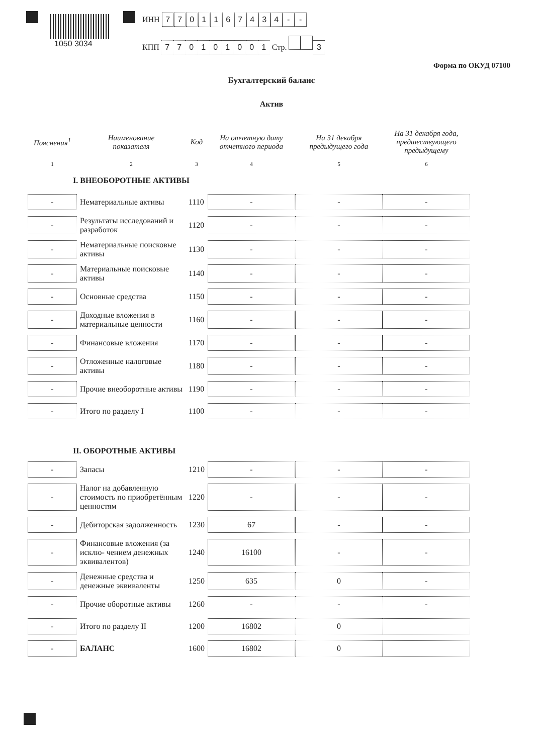1050 3034
ИНН 7701167434 - -
КПП 770101001 Стр. 3
Форма по ОКУД 07100
Бухгалтерский баланс
Актив
| Пояснения<sup>1</sup> | Наименование показателя | Код | На отчетную дату отчетного периода | На 31 декабря предыдущего года | На 31 декабря года, предшествующего предыдущему |
| --- | --- | --- | --- | --- | --- |
| 1 | 2 | 3 | 4 | 5 | 6 |
| I. ВНЕОБОРОТНЫЕ АКТИВЫ | | | | | |
| - | Нематериальные активы | 1110 | - | - | - |
| - | Результаты исследований и разработок | 1120 | - | - | - |
| - | Нематериальные поисковые активы | 1130 | - | - | - |
| - | Материальные поисковые активы | 1140 | - | - | - |
| - | Основные средства | 1150 | - | - | - |
| - | Доходные вложения в материальные ценности | 1160 | - | - | - |
| - | Финансовые вложения | 1170 | - | - | - |
| - | Отложенные налоговые активы | 1180 | - | - | - |
| - | Прочие внеоборотные активы | 1190 | - | - | - |
| - | Итого по разделу I | 1100 | - | - | - |
| II. ОБОРОТНЫЕ АКТИВЫ | | | | | |
| - | Запасы | 1210 | - | - | - |
| - | Налог на добавленную стоимость по приобретённым ценностям | 1220 | - | - | - |
| - | Дебиторская задолженность | 1230 | 67 | - | - |
| - | Финансовые вложения (за исклю- чением денежных эквивалентов) | 1240 | 16100 | - | - |
| - | Денежные средства и денежные эквиваленты | 1250 | 635 | 0 | - |
| - | Прочие оборотные активы | 1260 | - | - | - |
| - | Итого по разделу II | 1200 | 16802 | 0 | |
| - | БАЛАНС | 1600 | 16802 | 0 | |